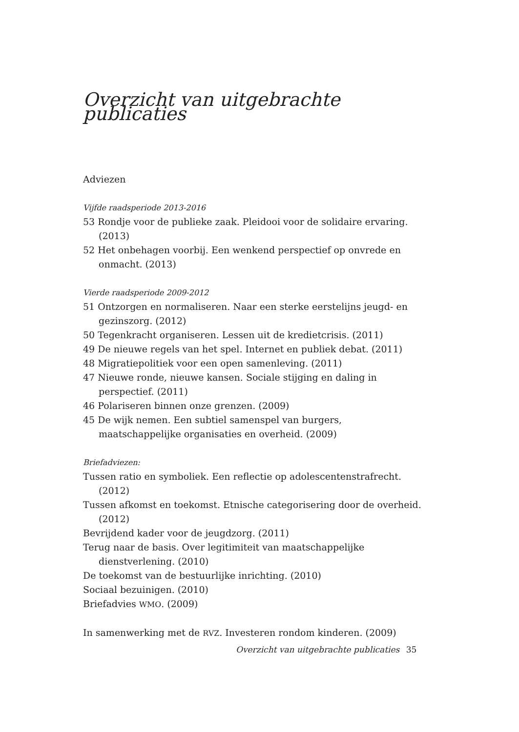Overzicht van uitgebrachte publicaties
Adviezen
Vijfde raadsperiode 2013-2016
53 Rondje voor de publieke zaak. Pleidooi voor de solidaire ervaring. (2013)
52 Het onbehagen voorbij. Een wenkend perspectief op onvrede en onmacht. (2013)
Vierde raadsperiode 2009-2012
51 Ontzorgen en normaliseren. Naar een sterke eerstelijns jeugd- en gezinszorg. (2012)
50 Tegenkracht organiseren. Lessen uit de kredietcrisis. (2011)
49 De nieuwe regels van het spel. Internet en publiek debat. (2011)
48 Migratiepolitiek voor een open samenleving. (2011)
47 Nieuwe ronde, nieuwe kansen. Sociale stijging en daling in perspectief. (2011)
46 Polariseren binnen onze grenzen. (2009)
45 De wijk nemen. Een subtiel samenspel van burgers, maatschappelijke organisaties en overheid. (2009)
Briefadviezen:
Tussen ratio en symboliek. Een reflectie op adolescentenstrafrecht. (2012)
Tussen afkomst en toekomst. Etnische categorisering door de overheid. (2012)
Bevrijdend kader voor de jeugdzorg. (2011)
Terug naar de basis. Over legitimiteit van maatschappelijke dienstverlening. (2010)
De toekomst van de bestuurlijke inrichting. (2010)
Sociaal bezuinigen. (2010)
Briefadvies WMO. (2009)
In samenwerking met de RVZ. Investeren rondom kinderen. (2009)
Overzicht van uitgebrachte publicaties 35